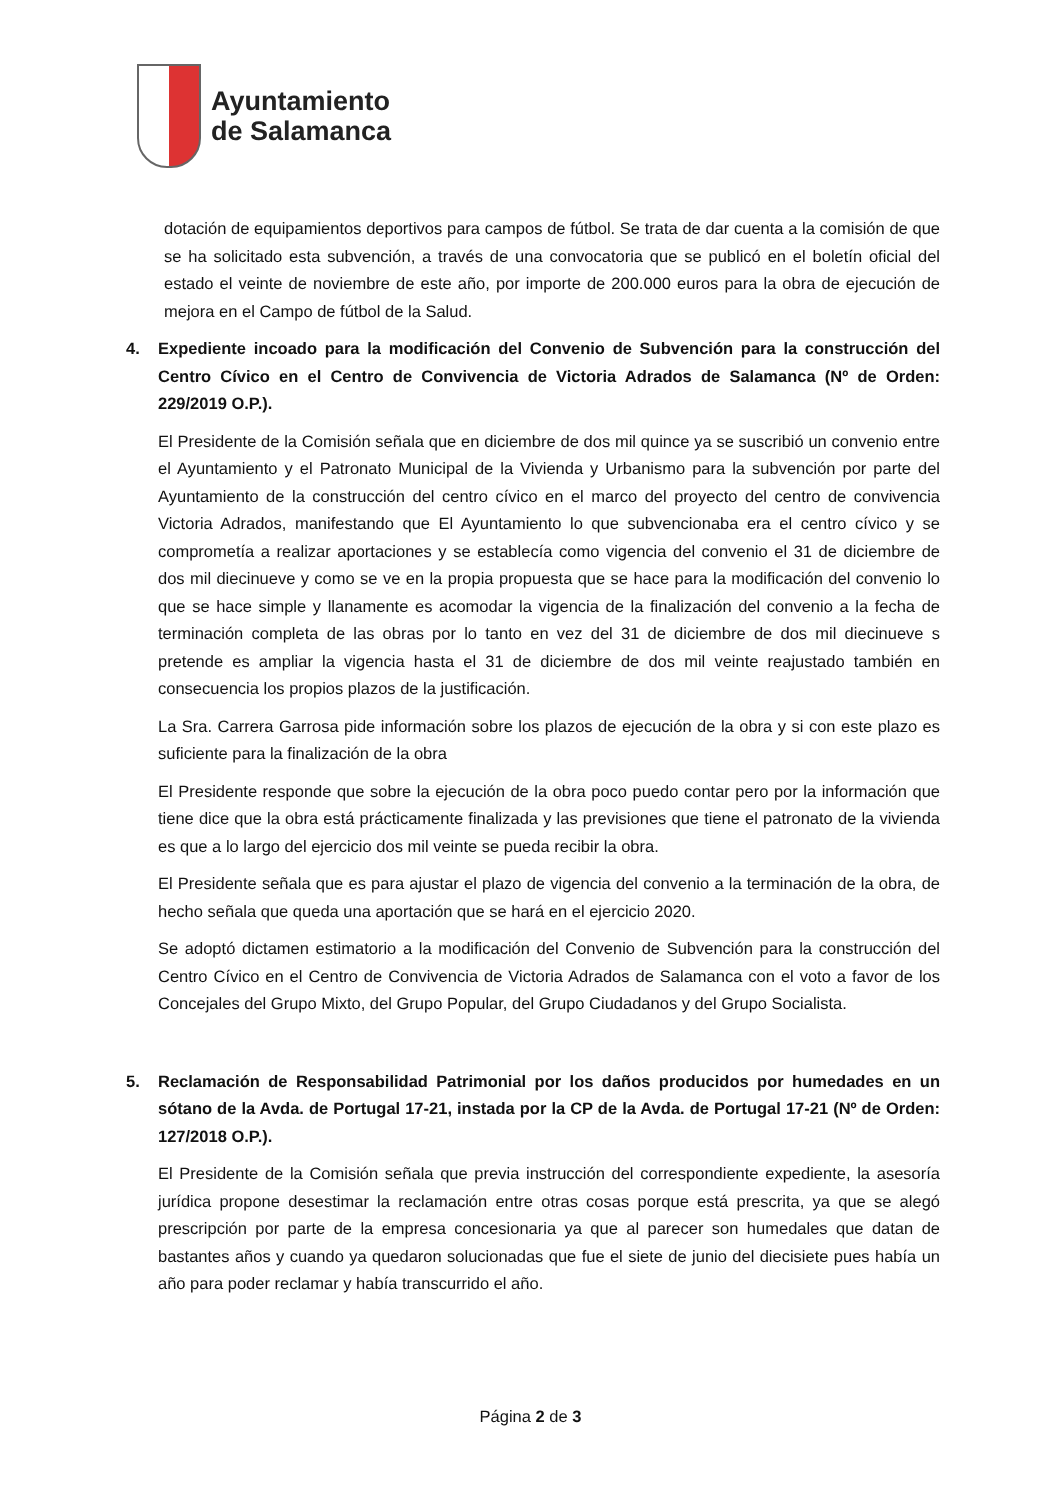Ayuntamiento
de Salamanca
dotación de equipamientos deportivos para campos de fútbol. Se trata de dar cuenta a la comisión de que se ha solicitado esta subvención, a través de una convocatoria que se publicó en el boletín oficial del estado el veinte de noviembre de este año, por importe de 200.000 euros para la obra de ejecución de mejora en el Campo de fútbol de la Salud.
4. Expediente incoado para la modificación del Convenio de Subvención para la construcción del Centro Cívico en el Centro de Convivencia de Victoria Adrados de Salamanca (Nº de Orden: 229/2019 O.P.).
El Presidente de la Comisión señala que en diciembre de dos mil quince ya se suscribió un convenio entre el Ayuntamiento y el Patronato Municipal de la Vivienda y Urbanismo para la subvención por parte del Ayuntamiento de la construcción del centro cívico en el marco del proyecto del centro de convivencia Victoria Adrados, manifestando que El Ayuntamiento lo que subvencionaba era el centro cívico y se comprometía a realizar aportaciones y se establecía como vigencia del convenio el 31 de diciembre de dos mil diecinueve y como se ve en la propia propuesta que se hace para la modificación del convenio lo que se hace simple y llanamente es acomodar la vigencia de la finalización del convenio a la fecha de terminación completa de las obras por lo tanto en vez del 31 de diciembre de dos mil diecinueve s pretende es ampliar la vigencia hasta el 31 de diciembre de dos mil veinte reajustado también en consecuencia los propios plazos de la justificación.
La Sra. Carrera Garrosa pide información sobre los plazos de ejecución de la obra y si con este plazo es suficiente para la finalización de la obra
El Presidente responde que sobre la ejecución de la obra poco puedo contar pero por la información que tiene dice que la obra está prácticamente finalizada y las previsiones que tiene el patronato de la vivienda es que a lo largo del ejercicio dos mil veinte se pueda recibir la obra.
El Presidente señala que es para ajustar el plazo de vigencia del convenio a la terminación de la obra, de hecho señala que queda una aportación que se hará en el ejercicio 2020.
Se adoptó dictamen estimatorio a la modificación del Convenio de Subvención para la construcción del Centro Cívico en el Centro de Convivencia de Victoria Adrados de Salamanca con el voto a favor de los Concejales del Grupo Mixto, del Grupo Popular, del Grupo Ciudadanos y del Grupo Socialista.
5. Reclamación de Responsabilidad Patrimonial por los daños producidos por humedades en un sótano de la Avda. de Portugal 17-21, instada por la CP de la Avda. de Portugal 17-21 (Nº de Orden: 127/2018 O.P.).
El Presidente de la Comisión señala que previa instrucción del correspondiente expediente, la asesoría jurídica propone desestimar la reclamación entre otras cosas porque está prescrita, ya que se alegó prescripción por parte de la empresa concesionaria ya que al parecer son humedales que datan de bastantes años y cuando ya quedaron solucionadas que fue el siete de junio del diecisiete pues había un año para poder reclamar y había transcurrido el año.
Página 2 de 3